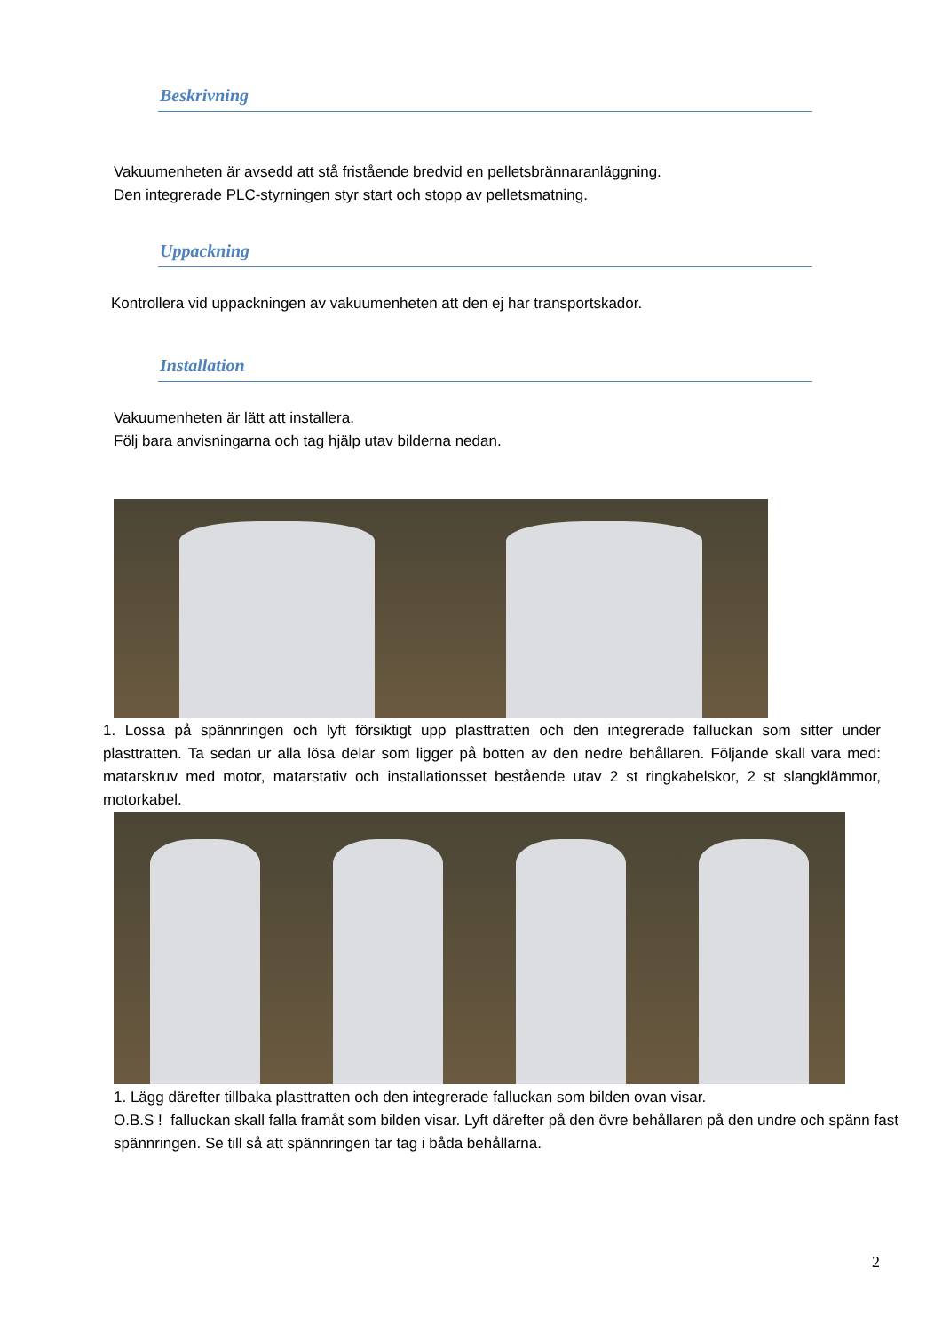Beskrivning
Vakuumenheten är avsedd att stå fristående bredvid en pelletsbrännaranläggning.
Den integrerade PLC-styrningen styr start och stopp av pelletsmatning.
Uppackning
Kontrollera vid uppackningen av vakuumenheten att den ej har transportskador.
Installation
Vakuumenheten är lätt att installera.
Följ bara anvisningarna och tag hjälp utav bilderna nedan.
1. Lossa på spännringen och lyft försiktigt upp plasttratten och den integrerade falluckan som sitter under plasttratten. Ta sedan ur alla lösa delar som ligger på botten av den nedre behållaren. Följande skall vara med: matarskruv med motor, matarstativ och installationsset bestående utav 2 st ringkabelskor, 2 st slangklämmor, motorkabel.
1. Lägg därefter tillbaka plasttratten och den integrerade falluckan som bilden ovan visar.
O.B.S ! falluckan skall falla framåt som bilden visar. Lyft därefter på den övre behållaren på den undre och spänn fast spännringen. Se till så att spännringen tar tag i båda behållarna.
2